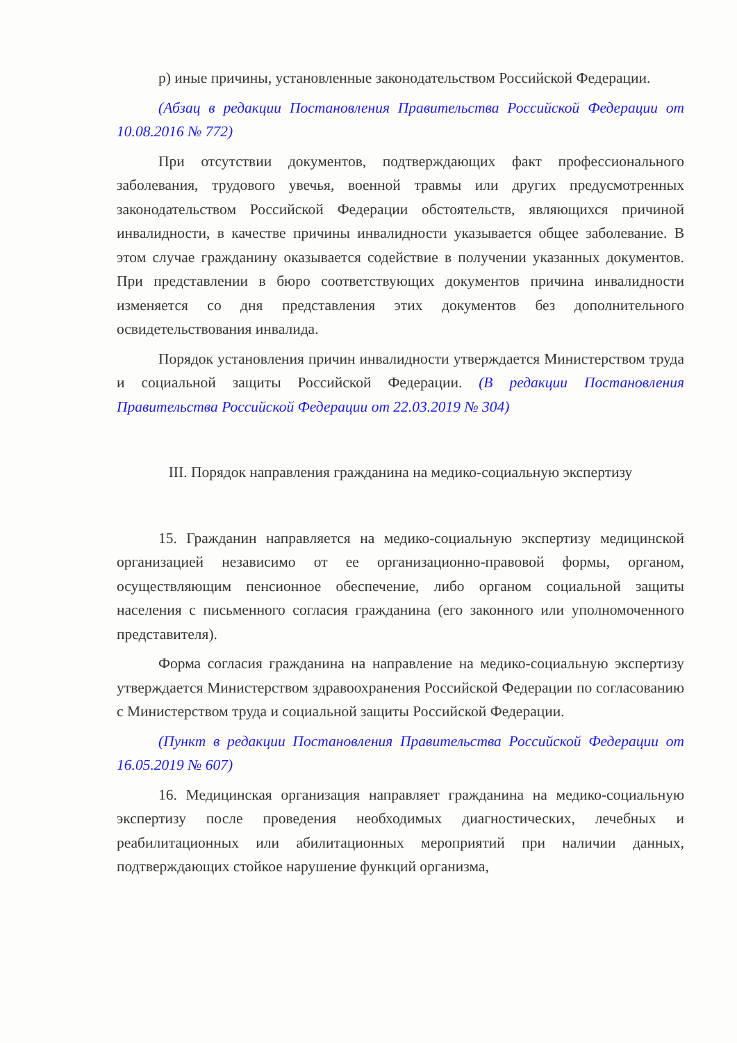р) иные причины, установленные законодательством Российской Федерации.
(Абзац в редакции Постановления Правительства Российской Федерации от 10.08.2016 № 772)
При отсутствии документов, подтверждающих факт профессионального заболевания, трудового увечья, военной травмы или других предусмотренных законодательством Российской Федерации обстоятельств, являющихся причиной инвалидности, в качестве причины инвалидности указывается общее заболевание. В этом случае гражданину оказывается содействие в получении указанных документов. При представлении в бюро соответствующих документов причина инвалидности изменяется со дня представления этих документов без дополнительного освидетельствования инвалида.
Порядок установления причин инвалидности утверждается Министерством труда и социальной защиты Российской Федерации. (В редакции Постановления Правительства Российской Федерации от 22.03.2019 № 304)
III. Порядок направления гражданина на медико-социальную экспертизу
15. Гражданин направляется на медико-социальную экспертизу медицинской организацией независимо от ее организационно-правовой формы, органом, осуществляющим пенсионное обеспечение, либо органом социальной защиты населения с письменного согласия гражданина (его законного или уполномоченного представителя).
Форма согласия гражданина на направление на медико-социальную экспертизу утверждается Министерством здравоохранения Российской Федерации по согласованию с Министерством труда и социальной защиты Российской Федерации.
(Пункт в редакции Постановления Правительства Российской Федерации от 16.05.2019 № 607)
16. Медицинская организация направляет гражданина на медико-социальную экспертизу после проведения необходимых диагностических, лечебных и реабилитационных или абилитационных мероприятий при наличии данных, подтверждающих стойкое нарушение функций организма,